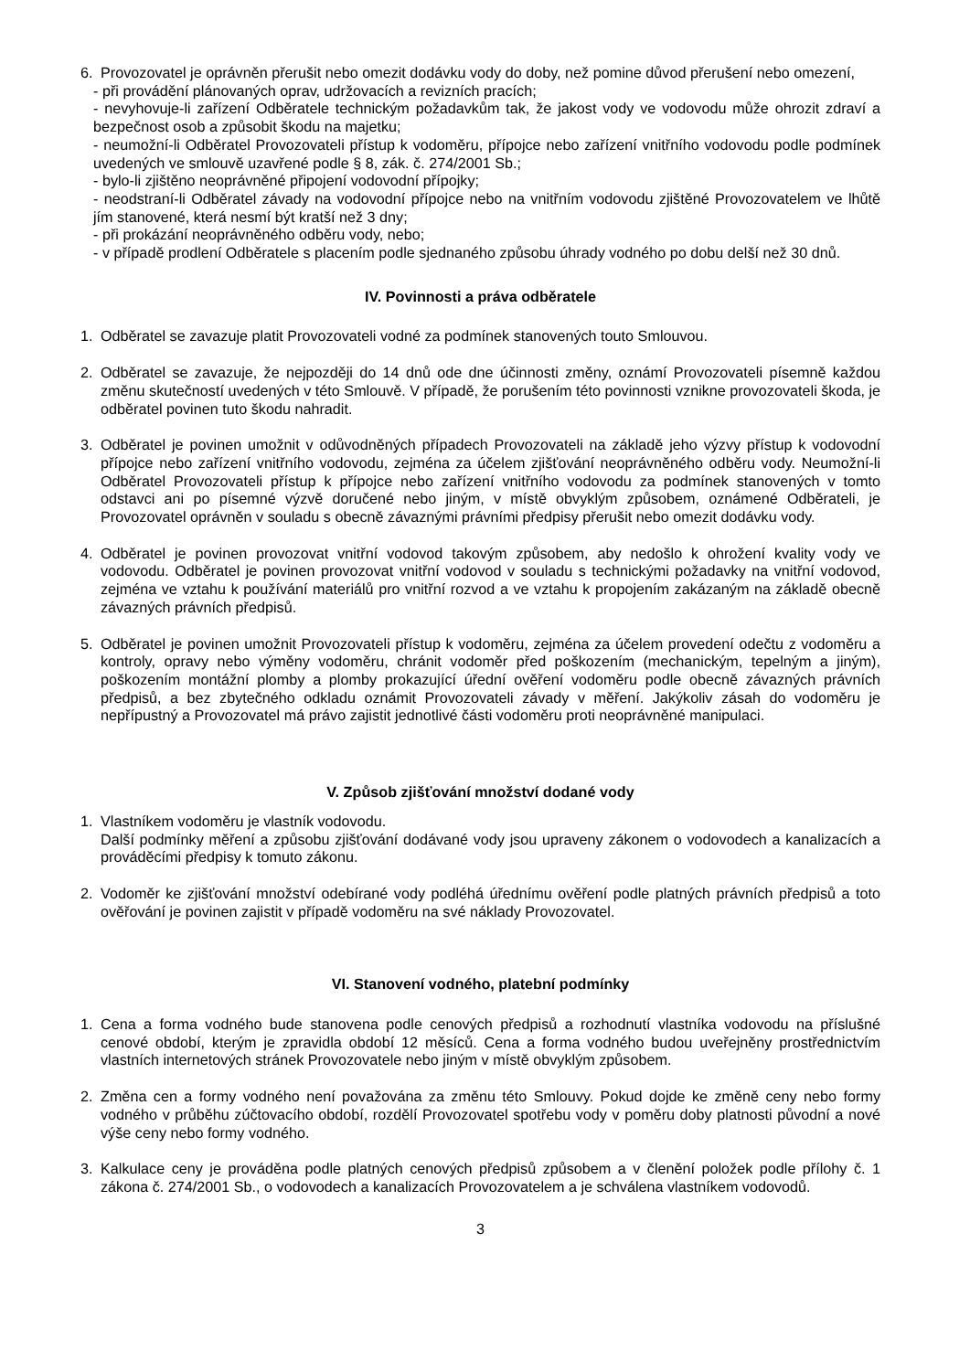6. Provozovatel je oprávněn přerušit nebo omezit dodávku vody do doby, než pomine důvod přerušení nebo omezení,
- při provádění plánovaných oprav, udržovacích a revizních pracích;
- nevyhovuje-li zařízení Odběratele technickým požadavkům tak, že jakost vody ve vodovodu může ohrozit zdraví a bezpečnost osob a způsobit škodu na majetku;
- neumožní-li Odběratel Provozovateli přístup k vodoměru, přípojce nebo zařízení vnitřního vodovodu podle podmínek uvedených ve smlouvě uzavřené podle § 8, zák. č. 274/2001 Sb.;
- bylo-li zjištěno neoprávněné připojení vodovodní přípojky;
- neodstraní-li Odběratel závady na vodovodní přípojce nebo na vnitřním vodovodu zjištěné Provozovatelem ve lhůtě jím stanovené, která nesmí být kratší než 3 dny;
- při prokázání neoprávněného odběru vody, nebo;
- v případě prodlení Odběratele s placením podle sjednaného způsobu úhrady vodného po dobu delší než 30 dnů.
IV. Povinnosti a práva odběratele
1. Odběratel se zavazuje platit Provozovateli vodné za podmínek stanovených touto Smlouvou.
2. Odběratel se zavazuje, že nejpozději do 14 dnů ode dne účinnosti změny, oznámí Provozovateli písemně každou změnu skutečností uvedených v této Smlouvě. V případě, že porušením této povinnosti vznikne provozovateli škoda, je odběratel povinen tuto škodu nahradit.
3. Odběratel je povinen umožnit v odůvodněných případech Provozovateli na základě jeho výzvy přístup k vodovodní přípojce nebo zařízení vnitřního vodovodu, zejména za účelem zjišťování neoprávněného odběru vody. Neumožní-li Odběratel Provozovateli přístup k přípojce nebo zařízení vnitřního vodovodu za podmínek stanovených v tomto odstavci ani po písemné výzvě doručené nebo jiným, v místě obvyklým způsobem, oznámené Odběrateli, je Provozovatel oprávněn v souladu s obecně závaznými právními předpisy přerušit nebo omezit dodávku vody.
4. Odběratel je povinen provozovat vnitřní vodovod takovým způsobem, aby nedošlo k ohrožení kvality vody ve vodovodu. Odběratel je povinen provozovat vnitřní vodovod v souladu s technickými požadavky na vnitřní vodovod, zejména ve vztahu k používání materiálů pro vnitřní rozvod a ve vztahu k propojením zakázaným na základě obecně závazných právních předpisů.
5. Odběratel je povinen umožnit Provozovateli přístup k vodoměru, zejména za účelem provedení odečtu z vodoměru a kontroly, opravy nebo výměny vodoměru, chránit vodoměr před poškozením (mechanickým, tepelným a jiným), poškozením montážní plomby a plomby prokazující úřední ověření vodoměru podle obecně závazných právních předpisů, a bez zbytečného odkladu oznámit Provozovateli závady v měření. Jakýkoliv zásah do vodoměru je nepřípustný a Provozovatel má právo zajistit jednotlivé části vodoměru proti neoprávněné manipulaci.
V. Způsob zjišťování množství dodané vody
1. Vlastníkem vodoměru je vlastník vodovodu.
Další podmínky měření a způsobu zjišťování dodávané vody jsou upraveny zákonem o vodovodech a kanalizacích a prováděcími předpisy k tomuto zákonu.
2. Vodoměr ke zjišťování množství odebírané vody podléhá úřednímu ověření podle platných právních předpisů a toto ověřování je povinen zajistit v případě vodoměru na své náklady Provozovatel.
VI. Stanovení vodného, platební podmínky
1. Cena a forma vodného bude stanovena podle cenových předpisů a rozhodnutí vlastníka vodovodu na příslušné cenové období, kterým je zpravidla období 12 měsíců. Cena a forma vodného budou uveřejněny prostřednictvím vlastních internetových stránek Provozovatele nebo jiným v místě obvyklým způsobem.
2. Změna cen a formy vodného není považována za změnu této Smlouvy. Pokud dojde ke změně ceny nebo formy vodného v průběhu zúčtovacího období, rozdělí Provozovatel spotřebu vody v poměru doby platnosti původní a nové výše ceny nebo formy vodného.
3. Kalkulace ceny je prováděna podle platných cenových předpisů způsobem a v členění položek podle přílohy č. 1 zákona č. 274/2001 Sb., o vodovodech a kanalizacích Provozovatelem a je schválena vlastníkem vodovodů.
3